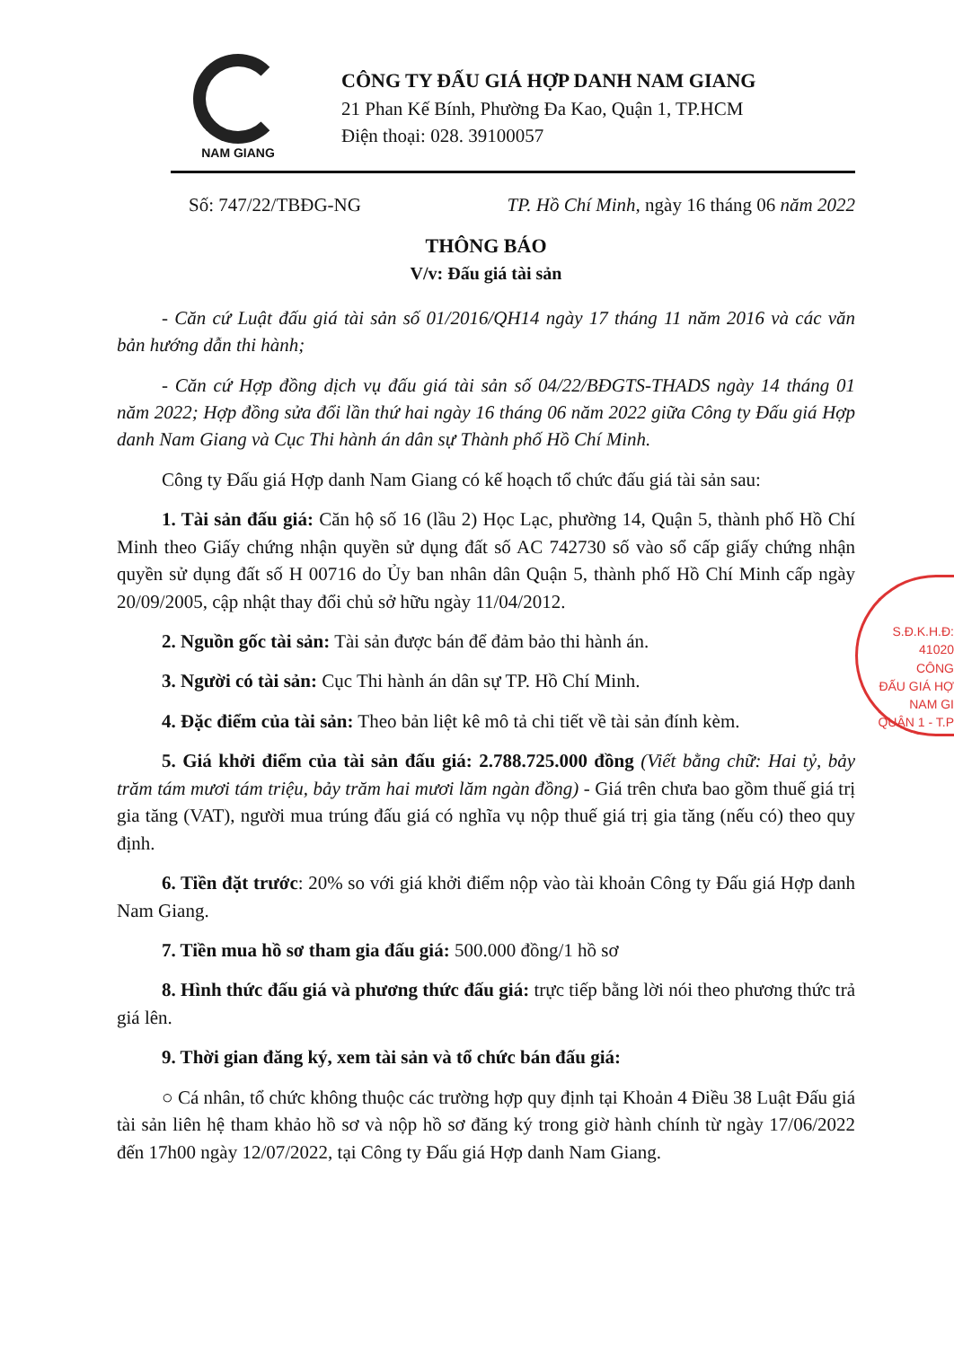NAM GIANG
CÔNG TY ĐẤU GIÁ HỢP DANH NAM GIANG
21 Phan Kế Bính, Phường Đa Kao, Quận 1, TP.HCM
Điện thoại: 028. 39100057
Số: 747/22/TBĐG-NG TP. Hồ Chí Minh, ngày 16 tháng 06 năm 2022
THÔNG BÁO
V/v: Đấu giá tài sản
- Căn cứ Luật đấu giá tài sản số 01/2016/QH14 ngày 17 tháng 11 năm 2016 và các văn bản hướng dẫn thi hành;
- Căn cứ Hợp đồng dịch vụ đấu giá tài sản số 04/22/BĐGTS-THADS ngày 14 tháng 01 năm 2022; Hợp đồng sửa đổi lần thứ hai ngày 16 tháng 06 năm 2022 giữa Công ty Đấu giá Hợp danh Nam Giang và Cục Thi hành án dân sự Thành phố Hồ Chí Minh.
Công ty Đấu giá Hợp danh Nam Giang có kế hoạch tổ chức đấu giá tài sản sau:
1. Tài sản đấu giá: Căn hộ số 16 (lầu 2) Học Lạc, phường 14, Quận 5, thành phố Hồ Chí Minh theo Giấy chứng nhận quyền sử dụng đất số AC 742730 số vào sổ cấp giấy chứng nhận quyền sử dụng đất số H 00716 do Ủy ban nhân dân Quận 5, thành phố Hồ Chí Minh cấp ngày 20/09/2005, cập nhật thay đổi chủ sở hữu ngày 11/04/2012.
2. Nguồn gốc tài sản: Tài sản được bán để đảm bảo thi hành án.
3. Người có tài sản: Cục Thi hành án dân sự TP. Hồ Chí Minh.
4. Đặc điểm của tài sản: Theo bản liệt kê mô tả chi tiết về tài sản đính kèm.
5. Giá khởi điểm của tài sản đấu giá: 2.788.725.000 đồng (Viết bằng chữ: Hai tỷ, bảy trăm tám mươi tám triệu, bảy trăm hai mươi lăm ngàn đồng) - Giá trên chưa bao gồm thuế giá trị gia tăng (VAT), người mua trúng đấu giá có nghĩa vụ nộp thuế giá trị gia tăng (nếu có) theo quy định.
6. Tiền đặt trước: 20% so với giá khởi điểm nộp vào tài khoản Công ty Đấu giá Hợp danh Nam Giang.
7. Tiền mua hồ sơ tham gia đấu giá: 500.000 đồng/1 hồ sơ
8. Hình thức đấu giá và phương thức đấu giá: trực tiếp bằng lời nói theo phương thức trả giá lên.
9. Thời gian đăng ký, xem tài sản và tổ chức bán đấu giá:
○ Cá nhân, tổ chức không thuộc các trường hợp quy định tại Khoản 4 Điều 38 Luật Đấu giá tài sản liên hệ tham khảo hồ sơ và nộp hồ sơ đăng ký trong giờ hành chính từ ngày 17/06/2022 đến 17h00 ngày 12/07/2022, tại Công ty Đấu giá Hợp danh Nam Giang.
S.Đ.K.H.Đ: 41020
CÔNG
ĐẤU GIÁ HỢ
NAM GI
QUẬN 1 - T.P